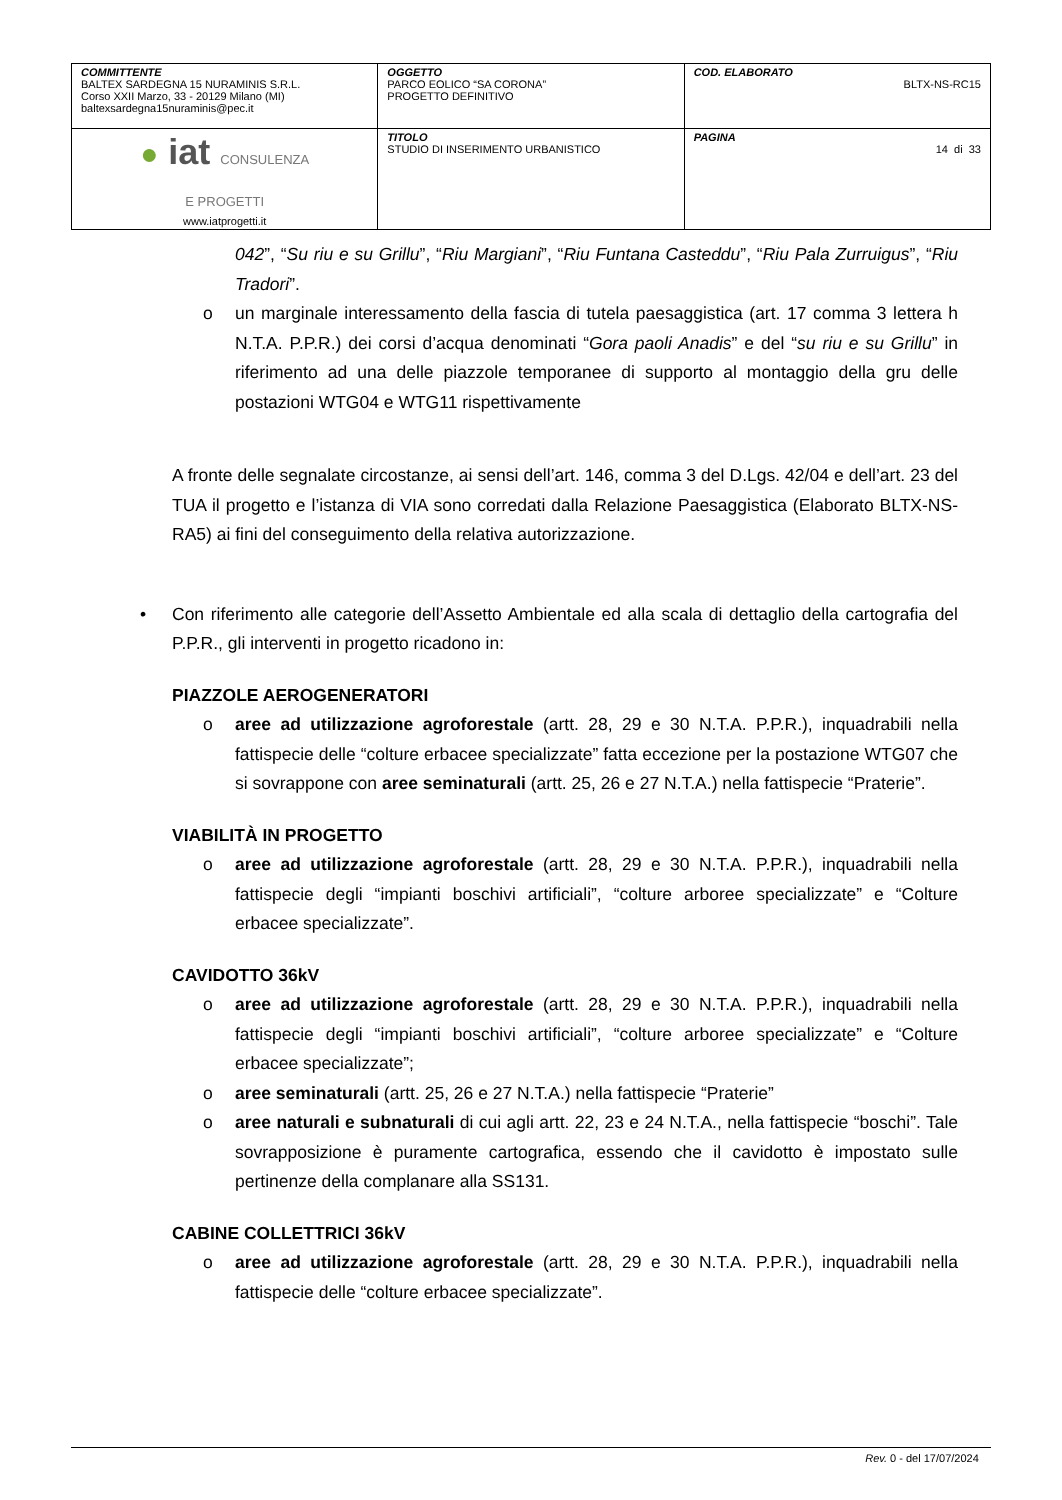| COMMITTENTE BALTEX SARDEGNA 15 NURAMINIS S.R.L. Corso XXII Marzo, 33 - 20129 Milano (MI) baltexsardegna15nuraminis@pec.it | OGGETTO PARCO EOLICO “SA CORONA” PROGETTO DEFINITIVO | COD. ELABORATO BLTX-NS-RC15 |
| ● iat CONSULENZA E PROGETTI www.iatprogetti.it | TITOLO STUDIO DI INSERIMENTO URBANISTICO | PAGINA 14 di 33 |
042”, “Su riu e su Grillu”, “Riu Margiani”, “Riu Funtana Casteddu”, “Riu Pala Zurruigus”, “Riu Tradori”.
o un marginale interessamento della fascia di tutela paesaggistica (art. 17 comma 3 lettera h N.T.A. P.P.R.) dei corsi d’acqua denominati “Gora paoli Anadis” e del “su riu e su Grillu” in riferimento ad una delle piazzole temporanee di supporto al montaggio della gru delle postazioni WTG04 e WTG11 rispettivamente
A fronte delle segnalate circostanze, ai sensi dell’art. 146, comma 3 del D.Lgs. 42/04 e dell’art. 23 del TUA il progetto e l’istanza di VIA sono corredati dalla Relazione Paesaggistica (Elaborato BLTX-NS-RA5) ai fini del conseguimento della relativa autorizzazione.
• Con riferimento alle categorie dell’Assetto Ambientale ed alla scala di dettaglio della cartografia del P.P.R., gli interventi in progetto ricadono in:
PIAZZOLE AEROGENERATORI
o aree ad utilizzazione agroforestale (artt. 28, 29 e 30 N.T.A. P.P.R.), inquadrabili nella fattispecie delle “colture erbacee specializzate” fatta eccezione per la postazione WTG07 che si sovrappone con aree seminaturali (artt. 25, 26 e 27 N.T.A.) nella fattispecie “Praterie”.
VIABILITÀ IN PROGETTO
o aree ad utilizzazione agroforestale (artt. 28, 29 e 30 N.T.A. P.P.R.), inquadrabili nella fattispecie degli “impianti boschivi artificiali”, “colture arboree specializzate” e “Colture erbacee specializzate”.
CAVIDOTTO 36kV
o aree ad utilizzazione agroforestale (artt. 28, 29 e 30 N.T.A. P.P.R.), inquadrabili nella fattispecie degli “impianti boschivi artificiali”, “colture arboree specializzate” e “Colture erbacee specializzate”;
o aree seminaturali (artt. 25, 26 e 27 N.T.A.) nella fattispecie “Praterie”
o aree naturali e subnaturali di cui agli artt. 22, 23 e 24 N.T.A., nella fattispecie “boschi”. Tale sovrapposizione è puramente cartografica, essendo che il cavidotto è impostato sulle pertinenze della complanare alla SS131.
CABINE COLLETTRICI 36kV
o aree ad utilizzazione agroforestale (artt. 28, 29 e 30 N.T.A. P.P.R.), inquadrabili nella fattispecie delle “colture erbacee specializzate”.
Rev. 0 - del 17/07/2024